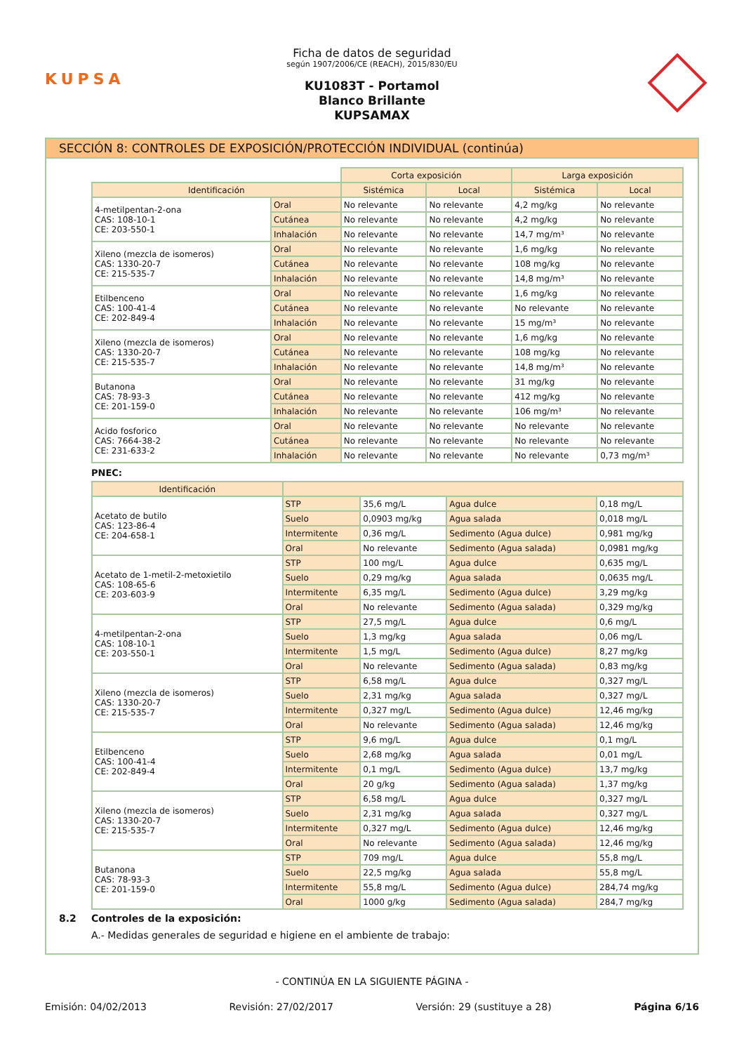KUPSA
Ficha de datos de seguridad
según 1907/2006/CE (REACH), 2015/830/EU
KU1083T - Portamol
Blanco Brillante
KUPSAMAX
SECCIÓN 8: CONTROLES DE EXPOSICIÓN/PROTECCIÓN INDIVIDUAL (continúa)
| | | Corta exposición | | Larga exposición | |
| Identificación | | Sistémica | Local | Sistémica | Local |
| 4-metilpentan-2-ona CAS: 108-10-1 CE: 203-550-1 | Oral | No relevante | No relevante | 4,2 mg/kg | No relevante |
| | Cutánea | No relevante | No relevante | 4,2 mg/kg | No relevante |
| | Inhalación | No relevante | No relevante | 14,7 mg/m³ | No relevante |
| Xileno (mezcla de isomeros) CAS: 1330-20-7 CE: 215-535-7 | Oral | No relevante | No relevante | 1,6 mg/kg | No relevante |
| | Cutánea | No relevante | No relevante | 108 mg/kg | No relevante |
| | Inhalación | No relevante | No relevante | 14,8 mg/m³ | No relevante |
| Etilbenceno CAS: 100-41-4 CE: 202-849-4 | Oral | No relevante | No relevante | 1,6 mg/kg | No relevante |
| | Cutánea | No relevante | No relevante | No relevante | No relevante |
| | Inhalación | No relevante | No relevante | 15 mg/m³ | No relevante |
| Xileno (mezcla de isomeros) CAS: 1330-20-7 CE: 215-535-7 | Oral | No relevante | No relevante | 1,6 mg/kg | No relevante |
| | Cutánea | No relevante | No relevante | 108 mg/kg | No relevante |
| | Inhalación | No relevante | No relevante | 14,8 mg/m³ | No relevante |
| Butanona CAS: 78-93-3 CE: 201-159-0 | Oral | No relevante | No relevante | 31 mg/kg | No relevante |
| | Cutánea | No relevante | No relevante | 412 mg/kg | No relevante |
| | Inhalación | No relevante | No relevante | 106 mg/m³ | No relevante |
| Acido fosforico CAS: 7664-38-2 CE: 231-633-2 | Oral | No relevante | No relevante | No relevante | No relevante |
| | Cutánea | No relevante | No relevante | No relevante | No relevante |
| | Inhalación | No relevante | No relevante | No relevante | 0,73 mg/m³ |
PNEC:
| Identificación | | | | |
| --- | --- | --- | --- | --- |
| Acetato de butilo CAS: 123-86-4 CE: 204-658-1 | STP | 35,6 mg/L | Agua dulce | 0,18 mg/L |
| | Suelo | 0,0903 mg/kg | Agua salada | 0,018 mg/L |
| | Intermitente | 0,36 mg/L | Sedimento (Agua dulce) | 0,981 mg/kg |
| | Oral | No relevante | Sedimento (Agua salada) | 0,0981 mg/kg |
| Acetato de 1-metil-2-metoxietilo CAS: 108-65-6 CE: 203-603-9 | STP | 100 mg/L | Agua dulce | 0,635 mg/L |
| | Suelo | 0,29 mg/kg | Agua salada | 0,0635 mg/L |
| | Intermitente | 6,35 mg/L | Sedimento (Agua dulce) | 3,29 mg/kg |
| | Oral | No relevante | Sedimento (Agua salada) | 0,329 mg/kg |
| 4-metilpentan-2-ona CAS: 108-10-1 CE: 203-550-1 | STP | 27,5 mg/L | Agua dulce | 0,6 mg/L |
| | Suelo | 1,3 mg/kg | Agua salada | 0,06 mg/L |
| | Intermitente | 1,5 mg/L | Sedimento (Agua dulce) | 8,27 mg/kg |
| | Oral | No relevante | Sedimento (Agua salada) | 0,83 mg/kg |
| Xileno (mezcla de isomeros) CAS: 1330-20-7 CE: 215-535-7 | STP | 6,58 mg/L | Agua dulce | 0,327 mg/L |
| | Suelo | 2,31 mg/kg | Agua salada | 0,327 mg/L |
| | Intermitente | 0,327 mg/L | Sedimento (Agua dulce) | 12,46 mg/kg |
| | Oral | No relevante | Sedimento (Agua salada) | 12,46 mg/kg |
| Etilbenceno CAS: 100-41-4 CE: 202-849-4 | STP | 9,6 mg/L | Agua dulce | 0,1 mg/L |
| | Suelo | 2,68 mg/kg | Agua salada | 0,01 mg/L |
| | Intermitente | 0,1 mg/L | Sedimento (Agua dulce) | 13,7 mg/kg |
| | Oral | 20 g/kg | Sedimento (Agua salada) | 1,37 mg/kg |
| Xileno (mezcla de isomeros) CAS: 1330-20-7 CE: 215-535-7 | STP | 6,58 mg/L | Agua dulce | 0,327 mg/L |
| | Suelo | 2,31 mg/kg | Agua salada | 0,327 mg/L |
| | Intermitente | 0,327 mg/L | Sedimento (Agua dulce) | 12,46 mg/kg |
| | Oral | No relevante | Sedimento (Agua salada) | 12,46 mg/kg |
| Butanona CAS: 78-93-3 CE: 201-159-0 | STP | 709 mg/L | Agua dulce | 55,8 mg/L |
| | Suelo | 22,5 mg/kg | Agua salada | 55,8 mg/L |
| | Intermitente | 55,8 mg/L | Sedimento (Agua dulce) | 284,74 mg/kg |
| | Oral | 1000 g/kg | Sedimento (Agua salada) | 284,7 mg/kg |
8.2 Controles de la exposición:
A.- Medidas generales de seguridad e higiene en el ambiente de trabajo:
- CONTINÚA EN LA SIGUIENTE PÁGINA -
Emisión: 04/02/2013 Revisión: 27/02/2017 Versión: 29 (sustituye a 28) Página 6/16